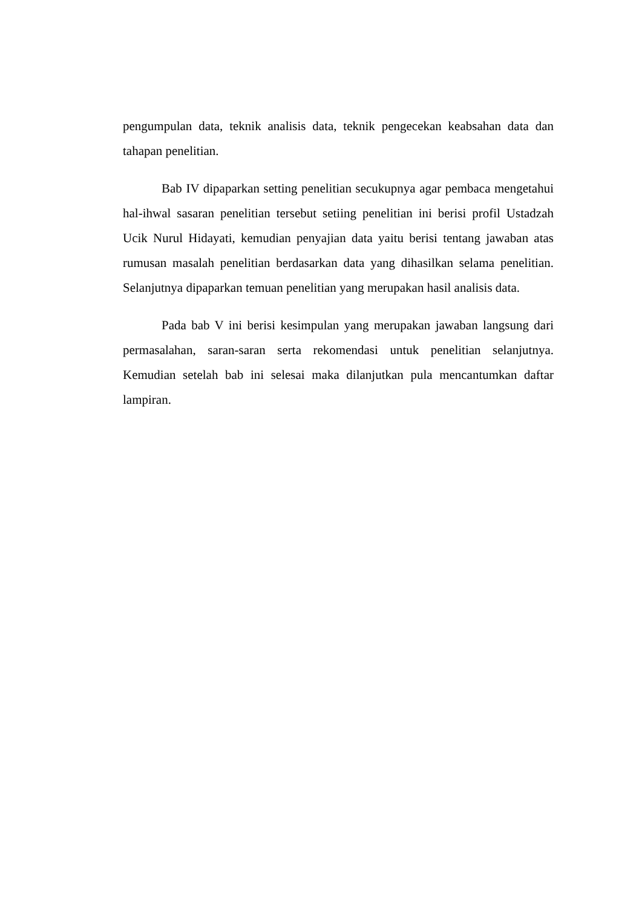pengumpulan data, teknik analisis data, teknik pengecekan keabsahan data dan tahapan penelitian.
Bab IV dipaparkan setting penelitian secukupnya agar pembaca mengetahui hal-ihwal sasaran penelitian tersebut setiing penelitian ini berisi profil Ustadzah Ucik Nurul Hidayati, kemudian penyajian data yaitu berisi tentang jawaban atas rumusan masalah penelitian berdasarkan data yang dihasilkan selama penelitian. Selanjutnya dipaparkan temuan penelitian yang merupakan hasil analisis data.
Pada bab V ini berisi kesimpulan yang merupakan jawaban langsung dari permasalahan, saran-saran serta rekomendasi untuk penelitian selanjutnya. Kemudian setelah bab ini selesai maka dilanjutkan pula mencantumkan daftar lampiran.